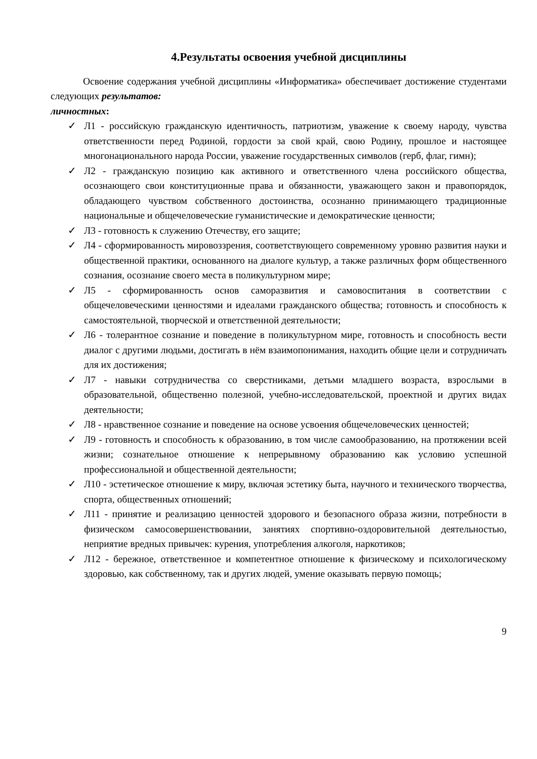4.Результаты освоения учебной дисциплины
Освоение содержания учебной дисциплины «Информатика» обеспечивает достижение студентами следующих результатов:
личностных:
✓ Л1 - российскую гражданскую идентичность, патриотизм, уважение к своему народу, чувства ответственности перед Родиной, гордости за свой край, свою Родину, прошлое и настоящее многонационального народа России, уважение государственных символов (герб, флаг, гимн);
✓ Л2 - гражданскую позицию как активного и ответственного члена российского общества, осознающего свои конституционные права и обязанности, уважающего закон и правопорядок, обладающего чувством собственного достоинства, осознанно принимающего традиционные национальные и общечеловеческие гуманистические и демократические ценности;
✓ Л3 - готовность к служению Отечеству, его защите;
✓ Л4 - сформированность мировоззрения, соответствующего современному уровню развития науки и общественной практики, основанного на диалоге культур, а также различных форм общественного сознания, осознание своего места в поликультурном мире;
✓ Л5 - сформированность основ саморазвития и самовоспитания в соответствии с общечеловеческими ценностями и идеалами гражданского общества; готовность и способность к самостоятельной, творческой и ответственной деятельности;
✓ Л6 - толерантное сознание и поведение в поликультурном мире, готовность и способность вести диалог с другими людьми, достигать в нём взаимопонимания, находить общие цели и сотрудничать для их достижения;
✓ Л7 - навыки сотрудничества со сверстниками, детьми младшего возраста, взрослыми в образовательной, общественно полезной, учебно-исследовательской, проектной и других видах деятельности;
✓ Л8 - нравственное сознание и поведение на основе усвоения общечеловеческих ценностей;
✓ Л9 - готовность и способность к образованию, в том числе самообразованию, на протяжении всей жизни; сознательное отношение к непрерывному образованию как условию успешной профессиональной и общественной деятельности;
✓ Л10 - эстетическое отношение к миру, включая эстетику быта, научного и технического творчества, спорта, общественных отношений;
✓ Л11 - принятие и реализацию ценностей здорового и безопасного образа жизни, потребности в физическом самосовершенствовании, занятиях спортивно-оздоровительной деятельностью, неприятие вредных привычек: курения, употребления алкоголя, наркотиков;
✓ Л12 - бережное, ответственное и компетентное отношение к физическому и психологическому здоровью, как собственному, так и других людей, умение оказывать первую помощь;
9